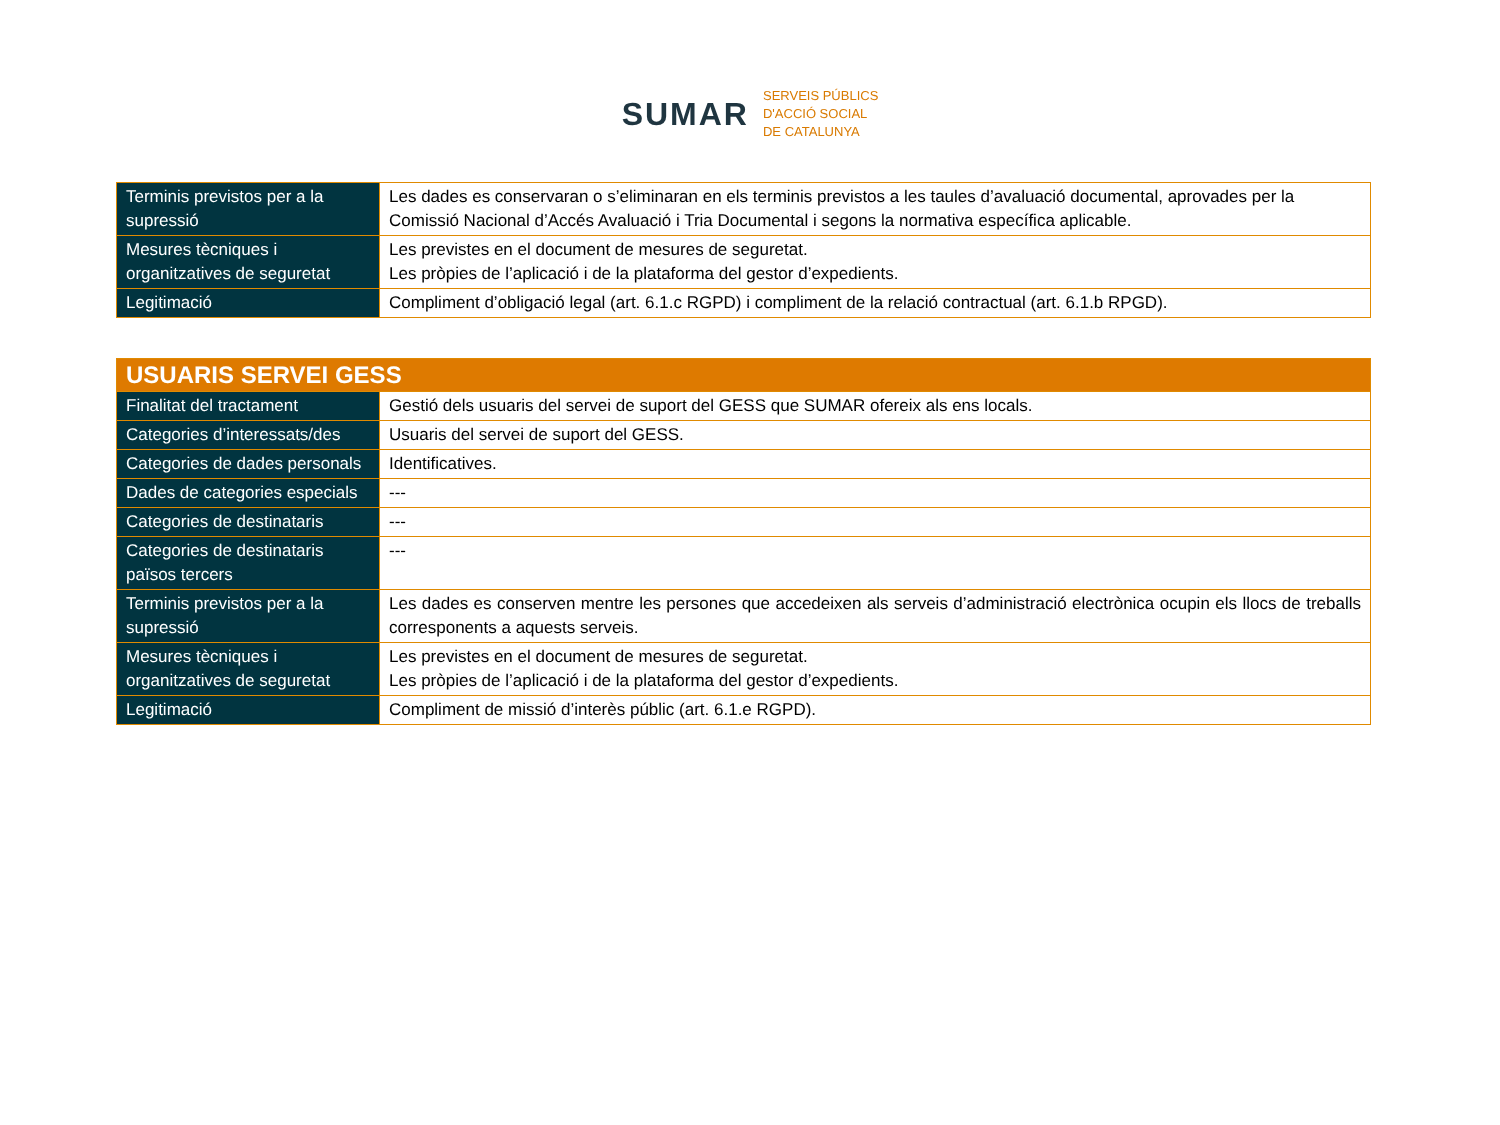SUMAR
SERVEIS PÚBLICS
D'ACCIÓ SOCIAL
DE CATALUNYA
| Terminis previstos per a la supressió | Les dades es conservaran o s’eliminaran en els terminis previstos a les taules d’avaluació documental, aprovades per la Comissió Nacional d’Accés Avaluació i Tria Documental i segons la normativa específica aplicable. |
| Mesures tècniques i organitzatives de seguretat | Les previstes en el document de mesures de seguretat. Les pròpies de l’aplicació i de la plataforma del gestor d’expedients. |
| Legitimació | Compliment d’obligació legal (art. 6.1.c RGPD) i compliment de la relació contractual (art. 6.1.b RPGD). |
| USUARIS SERVEI GESS | |
| Finalitat del tractament | Gestió dels usuaris del servei de suport del GESS que SUMAR ofereix als ens locals. |
| Categories d’interessats/des | Usuaris del servei de suport del GESS. |
| Categories de dades personals | Identificatives. |
| Dades de categories especials | --- |
| Categories de destinataris | --- |
| Categories de destinataris països tercers | --- |
| Terminis previstos per a la supressió | Les dades es conserven mentre les persones que accedeixen als serveis d’administració electrònica ocupin els llocs de treballs corresponents a aquests serveis. |
| Mesures tècniques i organitzatives de seguretat | Les previstes en el document de mesures de seguretat. Les pròpies de l’aplicació i de la plataforma del gestor d’expedients. |
| Legitimació | Compliment de missió d’interès públic (art. 6.1.e RGPD). |